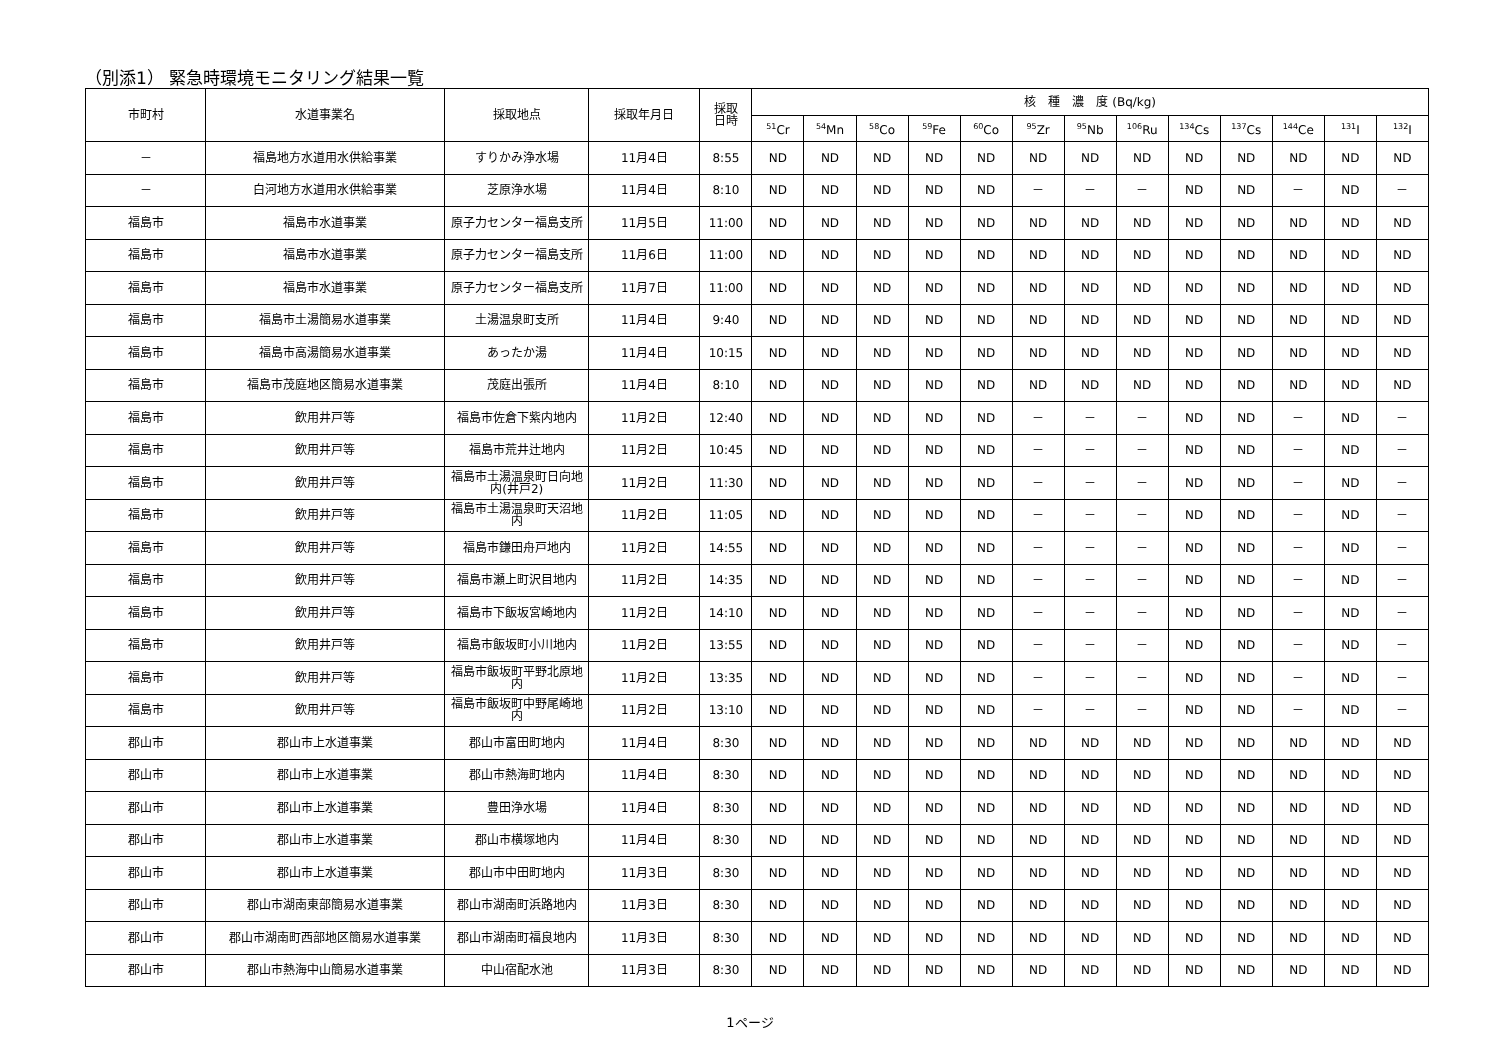（別添1） 緊急時環境モニタリング結果一覧
| 市町村 | 水道事業名 | 採取地点 | 採取年月日 | 採取 日時 | 核 種 濃 度 (Bq/kg) | | | | | | | | | | | | |
| --- | --- | --- | --- | --- | --- | --- | --- | --- | --- | --- | --- | --- | --- | --- | --- | --- | --- |
| | | | | | <sup>51</sup>Cr | <sup>54</sup>Mn | <sup>58</sup>Co | <sup>59</sup>Fe | <sup>60</sup>Co | <sup>95</sup>Zr | <sup>95</sup>Nb | <sup>106</sup>Ru | <sup>134</sup>Cs | <sup>137</sup>Cs | <sup>144</sup>Ce | <sup>131</sup>I | <sup>132</sup>I |
| － | 福島地方水道用水供給事業 | すりかみ浄水場 | 11月4日 | 8:55 | ND | ND | ND | ND | ND | ND | ND | ND | ND | ND | ND | ND | ND |
| － | 白河地方水道用水供給事業 | 芝原浄水場 | 11月4日 | 8:10 | ND | ND | ND | ND | ND | － | － | － | ND | ND | － | ND | － |
| 福島市 | 福島市水道事業 | 原子力センター福島支所 | 11月5日 | 11:00 | ND | ND | ND | ND | ND | ND | ND | ND | ND | ND | ND | ND | ND |
| 福島市 | 福島市水道事業 | 原子力センター福島支所 | 11月6日 | 11:00 | ND | ND | ND | ND | ND | ND | ND | ND | ND | ND | ND | ND | ND |
| 福島市 | 福島市水道事業 | 原子力センター福島支所 | 11月7日 | 11:00 | ND | ND | ND | ND | ND | ND | ND | ND | ND | ND | ND | ND | ND |
| 福島市 | 福島市土湯簡易水道事業 | 土湯温泉町支所 | 11月4日 | 9:40 | ND | ND | ND | ND | ND | ND | ND | ND | ND | ND | ND | ND | ND |
| 福島市 | 福島市高湯簡易水道事業 | あったか湯 | 11月4日 | 10:15 | ND | ND | ND | ND | ND | ND | ND | ND | ND | ND | ND | ND | ND |
| 福島市 | 福島市茂庭地区簡易水道事業 | 茂庭出張所 | 11月4日 | 8:10 | ND | ND | ND | ND | ND | ND | ND | ND | ND | ND | ND | ND | ND |
| 福島市 | 飲用井戸等 | 福島市佐倉下紫内地内 | 11月2日 | 12:40 | ND | ND | ND | ND | ND | － | － | － | ND | ND | － | ND | － |
| 福島市 | 飲用井戸等 | 福島市荒井辻地内 | 11月2日 | 10:45 | ND | ND | ND | ND | ND | － | － | － | ND | ND | － | ND | － |
| 福島市 | 飲用井戸等 | 福島市土湯温泉町日向地内(井戸2) | 11月2日 | 11:30 | ND | ND | ND | ND | ND | － | － | － | ND | ND | － | ND | － |
| 福島市 | 飲用井戸等 | 福島市土湯温泉町天沼地内 | 11月2日 | 11:05 | ND | ND | ND | ND | ND | － | － | － | ND | ND | － | ND | － |
| 福島市 | 飲用井戸等 | 福島市鎌田舟戸地内 | 11月2日 | 14:55 | ND | ND | ND | ND | ND | － | － | － | ND | ND | － | ND | － |
| 福島市 | 飲用井戸等 | 福島市瀬上町沢目地内 | 11月2日 | 14:35 | ND | ND | ND | ND | ND | － | － | － | ND | ND | － | ND | － |
| 福島市 | 飲用井戸等 | 福島市下飯坂宮崎地内 | 11月2日 | 14:10 | ND | ND | ND | ND | ND | － | － | － | ND | ND | － | ND | － |
| 福島市 | 飲用井戸等 | 福島市飯坂町小川地内 | 11月2日 | 13:55 | ND | ND | ND | ND | ND | － | － | － | ND | ND | － | ND | － |
| 福島市 | 飲用井戸等 | 福島市飯坂町平野北原地内 | 11月2日 | 13:35 | ND | ND | ND | ND | ND | － | － | － | ND | ND | － | ND | － |
| 福島市 | 飲用井戸等 | 福島市飯坂町中野尾崎地内 | 11月2日 | 13:10 | ND | ND | ND | ND | ND | － | － | － | ND | ND | － | ND | － |
| 郡山市 | 郡山市上水道事業 | 郡山市富田町地内 | 11月4日 | 8:30 | ND | ND | ND | ND | ND | ND | ND | ND | ND | ND | ND | ND | ND |
| 郡山市 | 郡山市上水道事業 | 郡山市熱海町地内 | 11月4日 | 8:30 | ND | ND | ND | ND | ND | ND | ND | ND | ND | ND | ND | ND | ND |
| 郡山市 | 郡山市上水道事業 | 豊田浄水場 | 11月4日 | 8:30 | ND | ND | ND | ND | ND | ND | ND | ND | ND | ND | ND | ND | ND |
| 郡山市 | 郡山市上水道事業 | 郡山市横塚地内 | 11月4日 | 8:30 | ND | ND | ND | ND | ND | ND | ND | ND | ND | ND | ND | ND | ND |
| 郡山市 | 郡山市上水道事業 | 郡山市中田町地内 | 11月3日 | 8:30 | ND | ND | ND | ND | ND | ND | ND | ND | ND | ND | ND | ND | ND |
| 郡山市 | 郡山市湖南東部簡易水道事業 | 郡山市湖南町浜路地内 | 11月3日 | 8:30 | ND | ND | ND | ND | ND | ND | ND | ND | ND | ND | ND | ND | ND |
| 郡山市 | 郡山市湖南町西部地区簡易水道事業 | 郡山市湖南町福良地内 | 11月3日 | 8:30 | ND | ND | ND | ND | ND | ND | ND | ND | ND | ND | ND | ND | ND |
| 郡山市 | 郡山市熱海中山簡易水道事業 | 中山宿配水池 | 11月3日 | 8:30 | ND | ND | ND | ND | ND | ND | ND | ND | ND | ND | ND | ND | ND |
1ページ